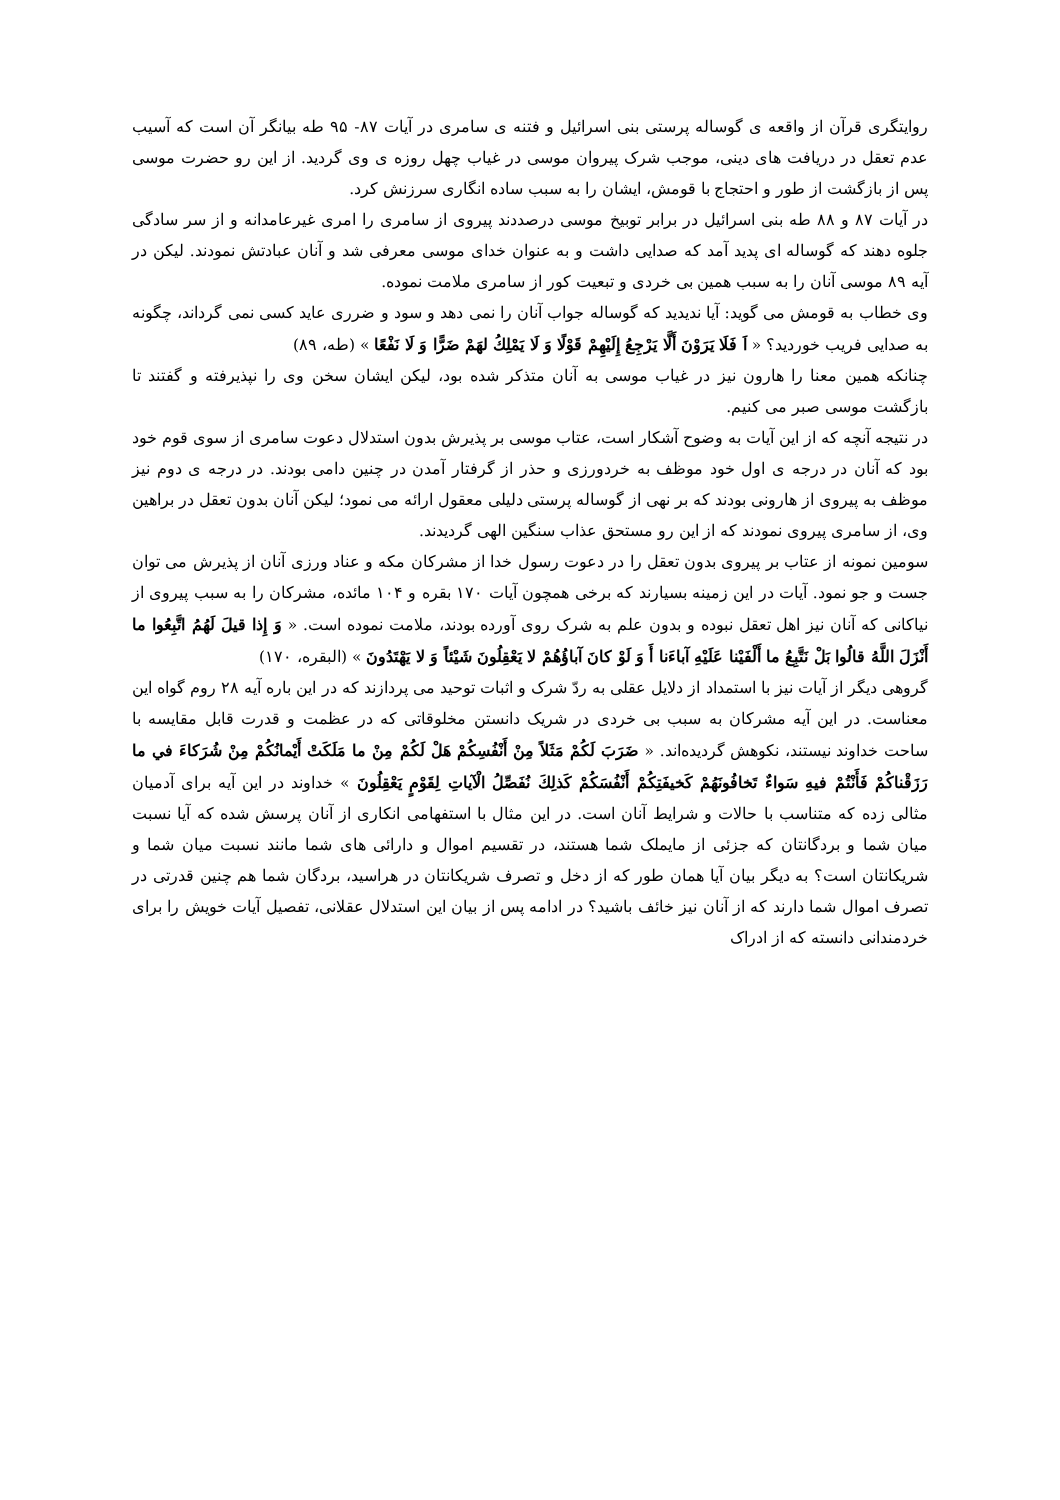روایتگری قرآن از واقعه ی گوساله پرستی بنی اسرائیل و فتنه ی سامری در آیات ۸۷- ۹۵ طه بیانگر آن است که آسیب عدم تعقل در دریافت های دینی، موجب شرک پیروان موسی در غیاب چهل روزه ی وی گردید. از این رو حضرت موسی پس از بازگشت از طور و احتجاج با قومش، ایشان را به سبب ساده انگاری سرزنش کرد.
در آیات ۸۷ و ۸۸ طه بنی اسرائیل در برابر توبیخ موسی درصددند پیروی از سامری را امری غیرعامدانه و از سر سادگی جلوه دهند که گوساله ای پدید آمد که صدایی داشت و به عنوان خدای موسی معرفی شد و آنان عبادتش نمودند. لیکن در آیه ۸۹ موسی آنان را به سبب همین بی خردی و تبعیت کور از سامری ملامت نموده.
وی خطاب به قومش می گوید: آیا ندیدید که گوساله جواب آنان را نمی دهد و سود و ضرری عاید کسی نمی گرداند، چگونه به صدایی فریب خوردید؟ « اَ فَلَا يَرَوْنَ أَلَّا يَرْجِعُ إِلَيْهِمْ قَوْلًا وَ لَا يَمْلِكُ لهَمْ ضَرًّا وَ لَا نَفْعًا » (طه، ۸۹)
چنانکه همین معنا را هارون نیز در غیاب موسی به آنان متذکر شده بود، لیکن ایشان سخن وی را نپذیرفته و گفتند تا بازگشت موسی صبر می کنیم.
در نتیجه آنچه که از این آیات به وضوح آشکار است، عتاب موسی بر پذیرش بدون استدلال دعوت سامری از سوی قوم خود بود که آنان در درجه ی اول خود موظف به خردورزی و حذر از گرفتار آمدن در چنین دامی بودند. در درجه ی دوم نیز موظف به پیروی از هارونی بودند که بر نهی از گوساله پرستی دلیلی معقول ارائه می نمود؛ لیکن آنان بدون تعقل در براهین وی، از سامری پیروی نمودند که از این رو مستحق عذاب سنگین الهی گردیدند.
سومین نمونه از عتاب بر پیروی بدون تعقل را در دعوت رسول خدا از مشرکان مکه و عناد ورزی آنان از پذیرش می توان جست و جو نمود. آیات در این زمینه بسیارند که برخی همچون آیات ۱۷۰ بقره و ۱۰۴ مائده، مشرکان را به سبب پیروی از نیاکانی که آنان نیز اهل تعقل نبوده و بدون علم به شرک روی آورده بودند، ملامت نموده است. « وَ إِذا قيلَ لَهُمُ اتَّبِعُوا ما أَنْزَلَ اللَّهُ قالُوا بَلْ نَتَّبِعُ ما أَلْفَيْنا عَلَيْهِ آباءَنا أَ وَ لَوْ كانَ آباؤُهُمْ لا يَعْقِلُونَ شَيْئاً وَ لا يَهْتَدُونَ » (البقره، ۱۷۰)
گروهی دیگر از آیات نیز با استمداد از دلایل عقلی به ردّ شرک و اثبات توحید می پردازند که در این باره آیه ۲۸ روم گواه این معناست. در این آیه مشرکان به سبب بی خردی در شریک دانستن مخلوقاتی که در عظمت و قدرت قابل مقایسه با ساحت خداوند نیستند، نکوهش گردیده‌اند. « ضَرَبَ لَكُمْ مَثَلاً مِنْ أَنْفُسِكُمْ هَلْ لَكُمْ مِنْ ما مَلَكَتْ أَيْمانُكُمْ مِنْ شُرَكاءَ في‏ ما رَزَقْناكُمْ فَأَنْتُمْ فيهِ سَواءٌ تَخافُونَهُمْ كَخيفَتِكُمْ أَنْفُسَكُمْ كَذلِكَ نُفَصِّلُ الْآياتِ لِقَوْمٍ يَعْقِلُونَ » خداوند در این آیه برای آدمیان مثالی زده که متناسب با حالات و شرایط آنان است. در این مثال با استفهامی انکاری از آنان پرسش شده که آیا نسبت میان شما و بردگانتان که جزئی از مایملک شما هستند، در تقسیم اموال و دارائی های شما مانند نسبت میان شما و شریکانتان است؟ به دیگر بیان آیا همان طور که از دخل و تصرف شریکانتان در هراسید، بردگان شما هم چنین قدرتی در تصرف اموال شما دارند که از آنان نیز خائف باشید؟ در ادامه پس از بیان این استدلال عقلانی، تفصیل آیات خویش را برای خردمندانی دانسته که از ادراک